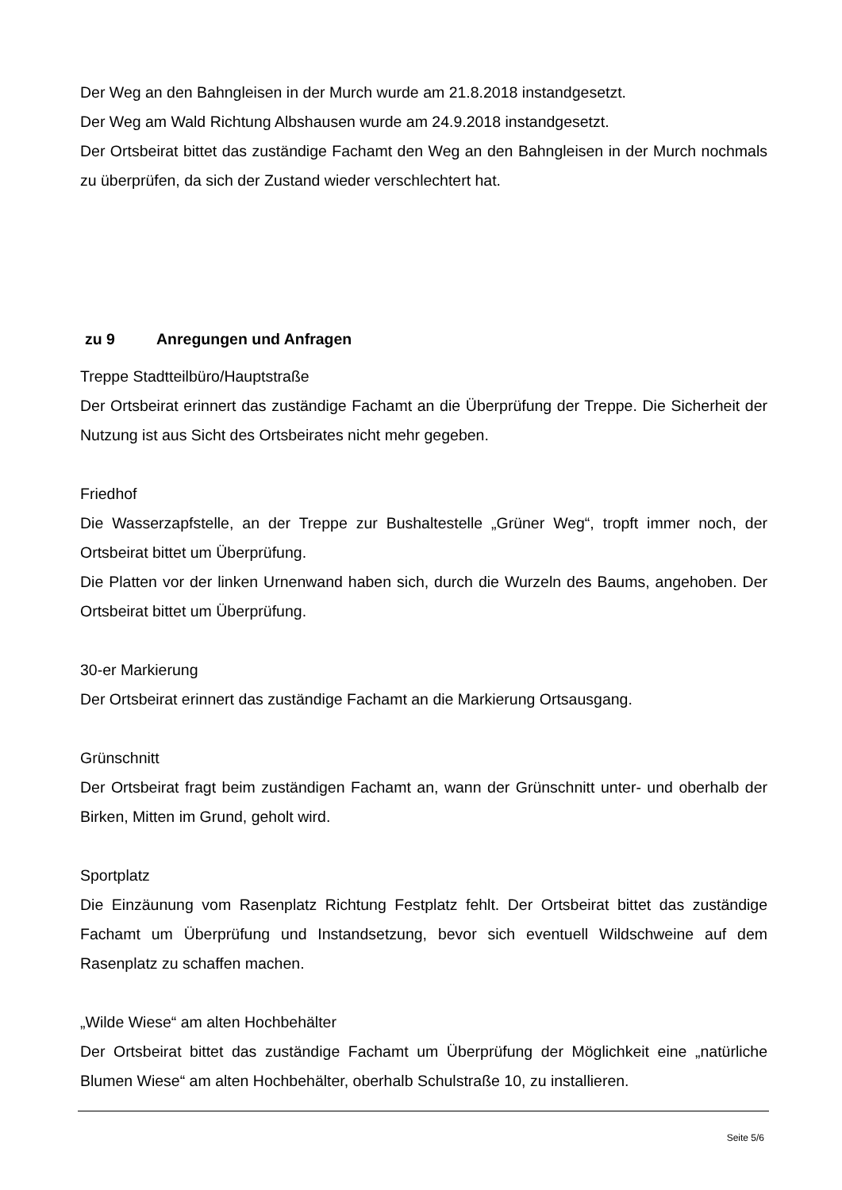Der Weg an den Bahngleisen in der Murch wurde am 21.8.2018 instandgesetzt.
Der Weg am Wald Richtung Albshausen wurde am 24.9.2018 instandgesetzt.
Der Ortsbeirat bittet das zuständige Fachamt den Weg an den Bahngleisen in der Murch nochmals zu überprüfen, da sich der Zustand wieder verschlechtert hat.
zu 9 Anregungen und Anfragen
Treppe Stadtteilbüro/Hauptstraße
Der Ortsbeirat erinnert das zuständige Fachamt an die Überprüfung der Treppe. Die Sicherheit der Nutzung ist aus Sicht des Ortsbeirates nicht mehr gegeben.
Friedhof
Die Wasserzapfstelle, an der Treppe zur Bushaltestelle „Grüner Weg“, tropft immer noch, der Ortsbeirat bittet um Überprüfung.
Die Platten vor der linken Urnenwand haben sich, durch die Wurzeln des Baums, angehoben. Der Ortsbeirat bittet um Überprüfung.
30-er Markierung
Der Ortsbeirat erinnert das zuständige Fachamt an die Markierung Ortsausgang.
Grünschnitt
Der Ortsbeirat fragt beim zuständigen Fachamt an, wann der Grünschnitt unter- und oberhalb der Birken, Mitten im Grund, geholt wird.
Sportplatz
Die Einzäunung vom Rasenplatz Richtung Festplatz fehlt. Der Ortsbeirat bittet das zuständige Fachamt um Überprüfung und Instandsetzung, bevor sich eventuell Wildschweine auf dem Rasenplatz zu schaffen machen.
„Wilde Wiese“ am alten Hochbehälter
Der Ortsbeirat bittet das zuständige Fachamt um Überprüfung der Möglichkeit eine „natürliche Blumen Wiese“ am alten Hochbehälter, oberhalb Schulstraße 10, zu installieren.
Seite 5/6